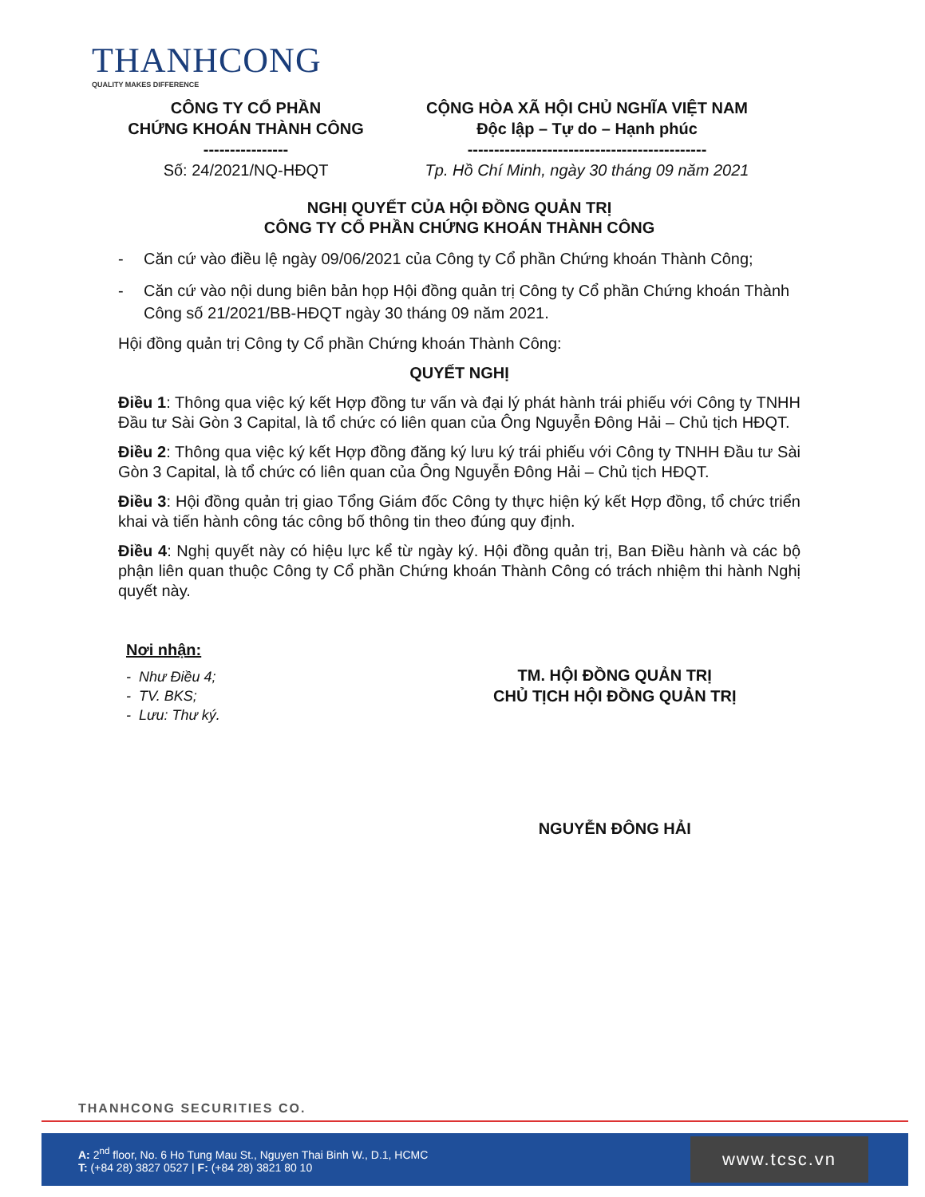THANHCONG
QUALITY MAKES DIFFERENCE
CÔNG TY CỔ PHẦN
CHỨNG KHOÁN THÀNH CÔNG
----------------
Số: 24/2021/NQ-HĐQT
CỘNG HÒA XÃ HỘI CHỦ NGHĨA VIỆT NAM
Độc lập – Tự do – Hạnh phúc
---------------------------------------------
Tp. Hồ Chí Minh, ngày 30 tháng 09 năm 2021
NGHỊ QUYẾT CỦA HỘI ĐỒNG QUẢN TRỊ
CÔNG TY CỔ PHẦN CHỨNG KHOÁN THÀNH CÔNG
- Căn cứ vào điều lệ ngày 09/06/2021 của Công ty Cổ phần Chứng khoán Thành Công;
- Căn cứ vào nội dung biên bản họp Hội đồng quản trị Công ty Cổ phần Chứng khoán Thành Công số 21/2021/BB-HĐQT ngày 30 tháng 09 năm 2021.
Hội đồng quản trị Công ty Cổ phần Chứng khoán Thành Công:
QUYẾT NGHỊ
Điều 1: Thông qua việc ký kết Hợp đồng tư vấn và đại lý phát hành trái phiếu với Công ty TNHH Đầu tư Sài Gòn 3 Capital, là tổ chức có liên quan của Ông Nguyễn Đông Hải – Chủ tịch HĐQT.
Điều 2: Thông qua việc ký kết Hợp đồng đăng ký lưu ký trái phiếu với Công ty TNHH Đầu tư Sài Gòn 3 Capital, là tổ chức có liên quan của Ông Nguyễn Đông Hải – Chủ tịch HĐQT.
Điều 3: Hội đồng quản trị giao Tổng Giám đốc Công ty thực hiện ký kết Hợp đồng, tổ chức triển khai và tiến hành công tác công bố thông tin theo đúng quy định.
Điều 4: Nghị quyết này có hiệu lực kể từ ngày ký. Hội đồng quản trị, Ban Điều hành và các bộ phận liên quan thuộc Công ty Cổ phần Chứng khoán Thành Công có trách nhiệm thi hành Nghị quyết này.
Nơi nhận:
- Như Điều 4;
- TV. BKS;
- Lưu: Thư ký.
TM. HỘI ĐỒNG QUẢN TRỊ
CHỦ TỊCH HỘI ĐỒNG QUẢN TRỊ
NGUYỄN ĐÔNG HẢI
THANHCONG SECURITIES CO.
A: 2<sup>nd</sup> floor, No. 6 Ho Tung Mau St., Nguyen Thai Binh W., D.1, HCMC
T: (+84 28) 3827 0527 | F: (+84 28) 3821 80 10
www.tcsc.vn